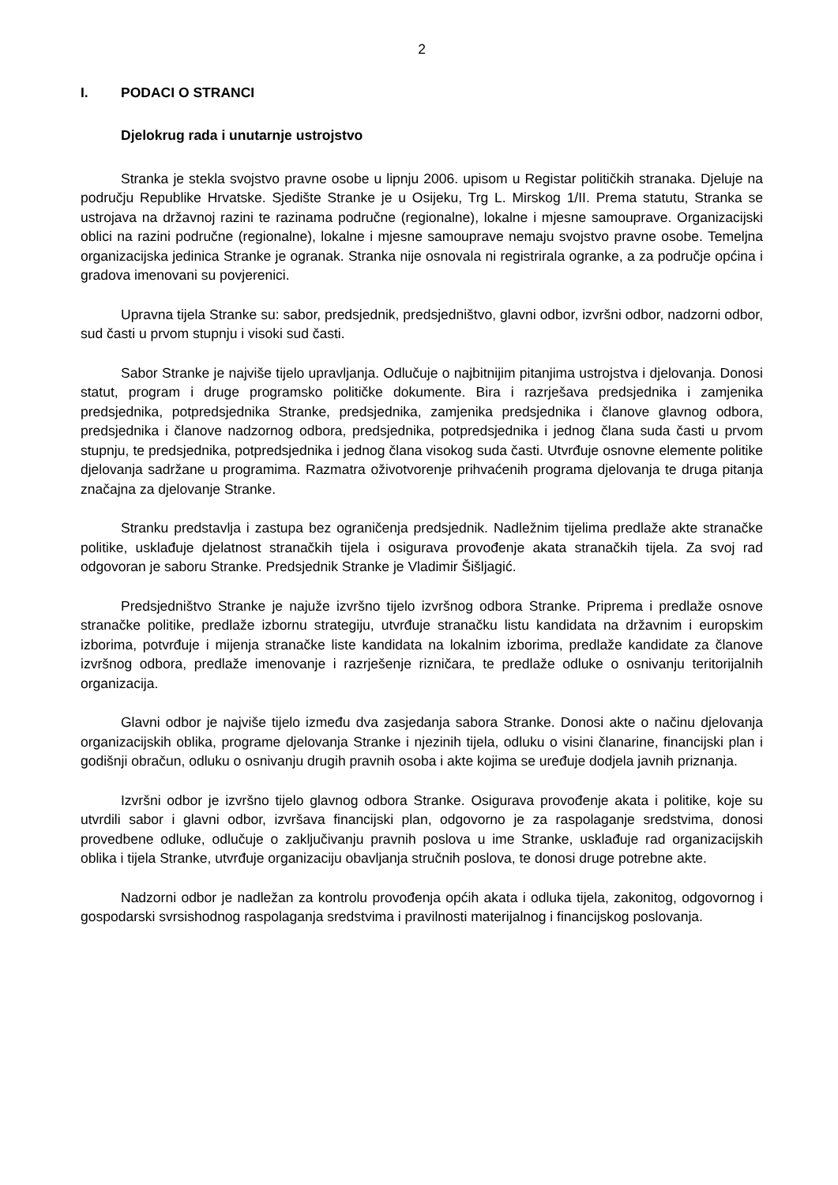2
I. PODACI O STRANCI
Djelokrug rada i unutarnje ustrojstvo
Stranka je stekla svojstvo pravne osobe u lipnju 2006. upisom u Registar političkih stranaka. Djeluje na području Republike Hrvatske. Sjedište Stranke je u Osijeku, Trg L. Mirskog 1/II. Prema statutu, Stranka se ustrojava na državnoj razini te razinama područne (regionalne), lokalne i mjesne samouprave. Organizacijski oblici na razini područne (regionalne), lokalne i mjesne samouprave nemaju svojstvo pravne osobe. Temeljna organizacijska jedinica Stranke je ogranak. Stranka nije osnovala ni registrirala ogranke, a za područje općina i gradova imenovani su povjerenici.
Upravna tijela Stranke su: sabor, predsjednik, predsjedništvo, glavni odbor, izvršni odbor, nadzorni odbor, sud časti u prvom stupnju i visoki sud časti.
Sabor Stranke je najviše tijelo upravljanja. Odlučuje o najbitnijim pitanjima ustrojstva i djelovanja. Donosi statut, program i druge programsko političke dokumente. Bira i razrješava predsjednika i zamjenika predsjednika, potpredsjednika Stranke, predsjednika, zamjenika predsjednika i članove glavnog odbora, predsjednika i članove nadzornog odbora, predsjednika, potpredsjednika i jednog člana suda časti u prvom stupnju, te predsjednika, potpredsjednika i jednog člana visokog suda časti. Utvrđuje osnovne elemente politike djelovanja sadržane u programima. Razmatra oživotvorenje prihvaćenih programa djelovanja te druga pitanja značajna za djelovanje Stranke.
Stranku predstavlja i zastupa bez ograničenja predsjednik. Nadležnim tijelima predlaže akte stranačke politike, usklađuje djelatnost stranačkih tijela i osigurava provođenje akata stranačkih tijela. Za svoj rad odgovoran je saboru Stranke. Predsjednik Stranke je Vladimir Šišljagić.
Predsjedništvo Stranke je najuže izvršno tijelo izvršnog odbora Stranke. Priprema i predlaže osnove stranačke politike, predlaže izbornu strategiju, utvrđuje stranačku listu kandidata na državnim i europskim izborima, potvrđuje i mijenja stranačke liste kandidata na lokalnim izborima, predlaže kandidate za članove izvršnog odbora, predlaže imenovanje i razrješenje rizničara, te predlaže odluke o osnivanju teritorijalnih organizacija.
Glavni odbor je najviše tijelo između dva zasjedanja sabora Stranke. Donosi akte o načinu djelovanja organizacijskih oblika, programe djelovanja Stranke i njezinih tijela, odluku o visini članarine, financijski plan i godišnji obračun, odluku o osnivanju drugih pravnih osoba i akte kojima se uređuje dodjela javnih priznanja.
Izvršni odbor je izvršno tijelo glavnog odbora Stranke. Osigurava provođenje akata i politike, koje su utvrdili sabor i glavni odbor, izvršava financijski plan, odgovorno je za raspolaganje sredstvima, donosi provedbene odluke, odlučuje o zaključivanju pravnih poslova u ime Stranke, usklađuje rad organizacijskih oblika i tijela Stranke, utvrđuje organizaciju obavljanja stručnih poslova, te donosi druge potrebne akte.
Nadzorni odbor je nadležan za kontrolu provođenja općih akata i odluka tijela, zakonitog, odgovornog i gospodarski svrsishodnog raspolaganja sredstvima i pravilnosti materijalnog i financijskog poslovanja.